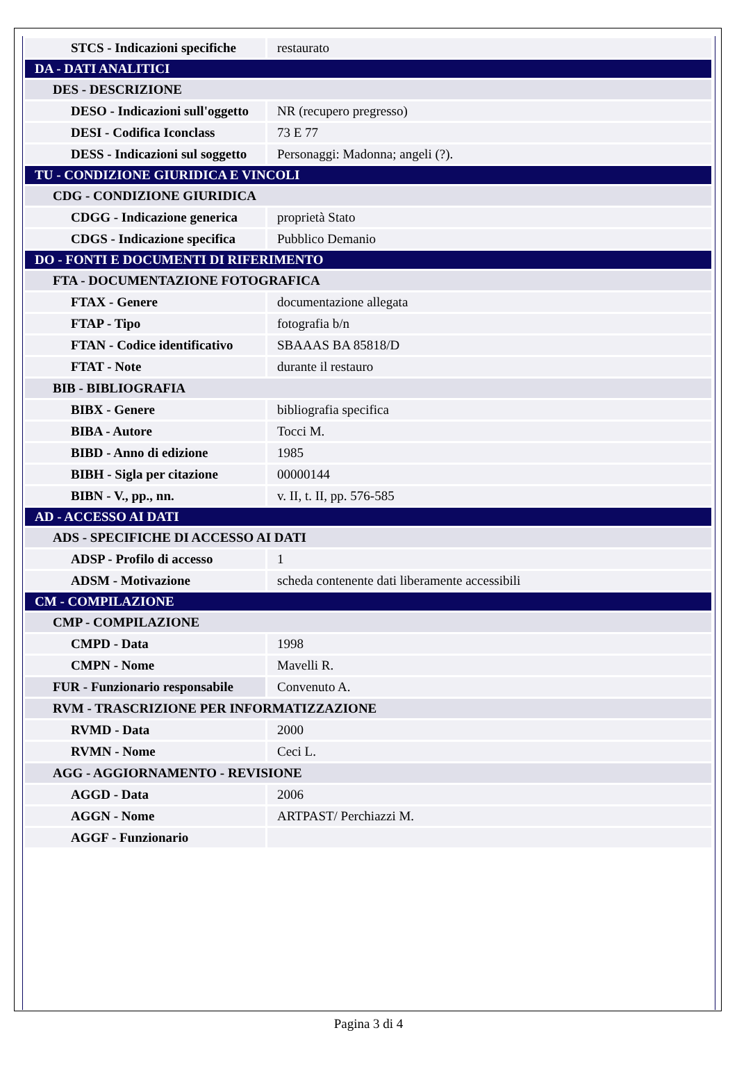| STCS - Indicazioni specifiche | restaurato |
| DA - DATI ANALITICI | |
| DES - DESCRIZIONE | |
| DESO - Indicazioni sull'oggetto | NR (recupero pregresso) |
| DESI - Codifica Iconclass | 73 E 77 |
| DESS - Indicazioni sul soggetto | Personaggi: Madonna; angeli (?). |
| TU - CONDIZIONE GIURIDICA E VINCOLI | |
| CDG - CONDIZIONE GIURIDICA | |
| CDGG - Indicazione generica | proprietà Stato |
| CDGS - Indicazione specifica | Pubblico Demanio |
| DO - FONTI E DOCUMENTI DI RIFERIMENTO | |
| FTA - DOCUMENTAZIONE FOTOGRAFICA | |
| FTAX - Genere | documentazione allegata |
| FTAP - Tipo | fotografia b/n |
| FTAN - Codice identificativo | SBAAAS BA 85818/D |
| FTAT - Note | durante il restauro |
| BIB - BIBLIOGRAFIA | |
| BIBX - Genere | bibliografia specifica |
| BIBA - Autore | Tocci M. |
| BIBD - Anno di edizione | 1985 |
| BIBH - Sigla per citazione | 00000144 |
| BIBN - V., pp., nn. | v. II, t. II, pp. 576-585 |
| AD - ACCESSO AI DATI | |
| ADS - SPECIFICHE DI ACCESSO AI DATI | |
| ADSP - Profilo di accesso | 1 |
| ADSM - Motivazione | scheda contenente dati liberamente accessibili |
| CM - COMPILAZIONE | |
| CMP - COMPILAZIONE | |
| CMPD - Data | 1998 |
| CMPN - Nome | Mavelli R. |
| FUR - Funzionario responsabile | Convenuto A. |
| RVM - TRASCRIZIONE PER INFORMATIZZAZIONE | |
| RVMD - Data | 2000 |
| RVMN - Nome | Ceci L. |
| AGG - AGGIORNAMENTO - REVISIONE | |
| AGGD - Data | 2006 |
| AGGN - Nome | ARTPAST/ Perchiazzi M. |
| AGGF - Funzionario | |
Pagina 3 di 4